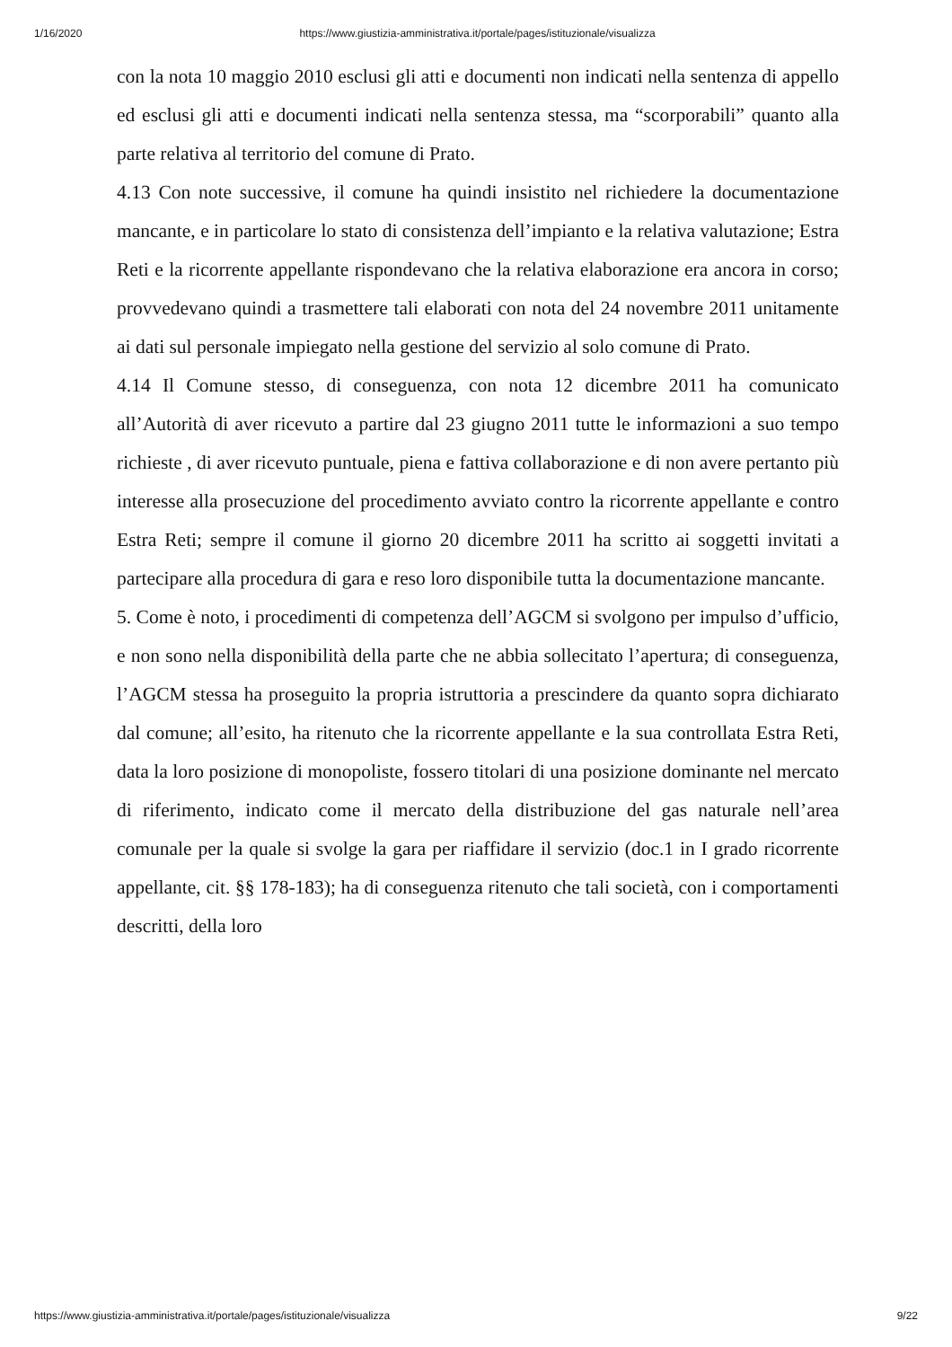1/16/2020 https://www.giustizia-amministrativa.it/portale/pages/istituzionale/visualizza
con la nota 10 maggio 2010 esclusi gli atti e documenti non indicati nella sentenza di appello ed esclusi gli atti e documenti indicati nella sentenza stessa, ma “scorporabili” quanto alla parte relativa al territorio del comune di Prato.
4.13 Con note successive, il comune ha quindi insistito nel richiedere la documentazione mancante, e in particolare lo stato di consistenza dell’impianto e la relativa valutazione; Estra Reti e la ricorrente appellante rispondevano che la relativa elaborazione era ancora in corso; provvedevano quindi a trasmettere tali elaborati con nota del 24 novembre 2011 unitamente ai dati sul personale impiegato nella gestione del servizio al solo comune di Prato.
4.14 Il Comune stesso, di conseguenza, con nota 12 dicembre 2011 ha comunicato all’Autorità di aver ricevuto a partire dal 23 giugno 2011 tutte le informazioni a suo tempo richieste , di aver ricevuto puntuale, piena e fattiva collaborazione e di non avere pertanto più interesse alla prosecuzione del procedimento avviato contro la ricorrente appellante e contro Estra Reti; sempre il comune il giorno 20 dicembre 2011 ha scritto ai soggetti invitati a partecipare alla procedura di gara e reso loro disponibile tutta la documentazione mancante.
5. Come è noto, i procedimenti di competenza dell’AGCM si svolgono per impulso d’ufficio, e non sono nella disponibilità della parte che ne abbia sollecitato l’apertura; di conseguenza, l’AGCM stessa ha proseguito la propria istruttoria a prescindere da quanto sopra dichiarato dal comune; all’esito, ha ritenuto che la ricorrente appellante e la sua controllata Estra Reti, data la loro posizione di monopoliste, fossero titolari di una posizione dominante nel mercato di riferimento, indicato come il mercato della distribuzione del gas naturale nell’area comunale per la quale si svolge la gara per riaffidare il servizio (doc.1 in I grado ricorrente appellante, cit. §§ 178-183); ha di conseguenza ritenuto che tali società, con i comportamenti descritti, della loro
https://www.giustizia-amministrativa.it/portale/pages/istituzionale/visualizza 9/22